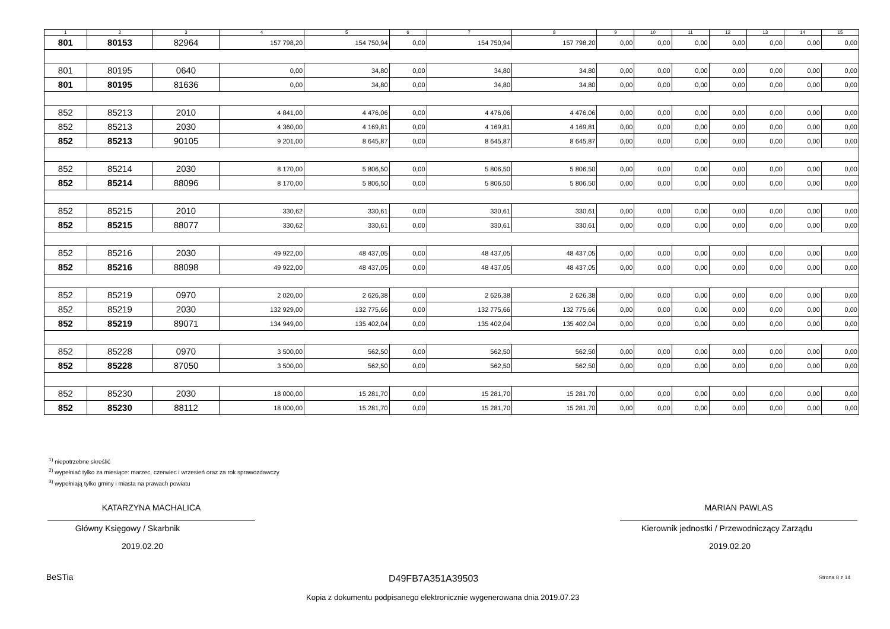| 1 | 2 | 3 | 4 | 5 | 6 | 7 | 8 | 9 | 10 | 11 | 12 | 13 | 14 | 15 |
| --- | --- | --- | --- | --- | --- | --- | --- | --- | --- | --- | --- | --- | --- | --- |
| 801 | 80153 | 82964 | 157 798,20 | 154 750,94 | 0,00 | 154 750,94 | 157 798,20 | 0,00 | 0,00 | 0,00 | 0,00 | 0,00 | 0,00 | 0,00 |
| 801 | 80195 | 0640 | 0,00 | 34,80 | 0,00 | 34,80 | 34,80 | 0,00 | 0,00 | 0,00 | 0,00 | 0,00 | 0,00 | 0,00 |
| 801 | 80195 | 81636 | 0,00 | 34,80 | 0,00 | 34,80 | 34,80 | 0,00 | 0,00 | 0,00 | 0,00 | 0,00 | 0,00 | 0,00 |
| 852 | 85213 | 2010 | 4 841,00 | 4 476,06 | 0,00 | 4 476,06 | 4 476,06 | 0,00 | 0,00 | 0,00 | 0,00 | 0,00 | 0,00 | 0,00 |
| 852 | 85213 | 2030 | 4 360,00 | 4 169,81 | 0,00 | 4 169,81 | 4 169,81 | 0,00 | 0,00 | 0,00 | 0,00 | 0,00 | 0,00 | 0,00 |
| 852 | 85213 | 90105 | 9 201,00 | 8 645,87 | 0,00 | 8 645,87 | 8 645,87 | 0,00 | 0,00 | 0,00 | 0,00 | 0,00 | 0,00 | 0,00 |
| 852 | 85214 | 2030 | 8 170,00 | 5 806,50 | 0,00 | 5 806,50 | 5 806,50 | 0,00 | 0,00 | 0,00 | 0,00 | 0,00 | 0,00 | 0,00 |
| 852 | 85214 | 88096 | 8 170,00 | 5 806,50 | 0,00 | 5 806,50 | 5 806,50 | 0,00 | 0,00 | 0,00 | 0,00 | 0,00 | 0,00 | 0,00 |
| 852 | 85215 | 2010 | 330,62 | 330,61 | 0,00 | 330,61 | 330,61 | 0,00 | 0,00 | 0,00 | 0,00 | 0,00 | 0,00 | 0,00 |
| 852 | 85215 | 88077 | 330,62 | 330,61 | 0,00 | 330,61 | 330,61 | 0,00 | 0,00 | 0,00 | 0,00 | 0,00 | 0,00 | 0,00 |
| 852 | 85216 | 2030 | 49 922,00 | 48 437,05 | 0,00 | 48 437,05 | 48 437,05 | 0,00 | 0,00 | 0,00 | 0,00 | 0,00 | 0,00 | 0,00 |
| 852 | 85216 | 88098 | 49 922,00 | 48 437,05 | 0,00 | 48 437,05 | 48 437,05 | 0,00 | 0,00 | 0,00 | 0,00 | 0,00 | 0,00 | 0,00 |
| 852 | 85219 | 0970 | 2 020,00 | 2 626,38 | 0,00 | 2 626,38 | 2 626,38 | 0,00 | 0,00 | 0,00 | 0,00 | 0,00 | 0,00 | 0,00 |
| 852 | 85219 | 2030 | 132 929,00 | 132 775,66 | 0,00 | 132 775,66 | 132 775,66 | 0,00 | 0,00 | 0,00 | 0,00 | 0,00 | 0,00 | 0,00 |
| 852 | 85219 | 89071 | 134 949,00 | 135 402,04 | 0,00 | 135 402,04 | 135 402,04 | 0,00 | 0,00 | 0,00 | 0,00 | 0,00 | 0,00 | 0,00 |
| 852 | 85228 | 0970 | 3 500,00 | 562,50 | 0,00 | 562,50 | 562,50 | 0,00 | 0,00 | 0,00 | 0,00 | 0,00 | 0,00 | 0,00 |
| 852 | 85228 | 87050 | 3 500,00 | 562,50 | 0,00 | 562,50 | 562,50 | 0,00 | 0,00 | 0,00 | 0,00 | 0,00 | 0,00 | 0,00 |
| 852 | 85230 | 2030 | 18 000,00 | 15 281,70 | 0,00 | 15 281,70 | 15 281,70 | 0,00 | 0,00 | 0,00 | 0,00 | 0,00 | 0,00 | 0,00 |
| 852 | 85230 | 88112 | 18 000,00 | 15 281,70 | 0,00 | 15 281,70 | 15 281,70 | 0,00 | 0,00 | 0,00 | 0,00 | 0,00 | 0,00 | 0,00 |
<sup>1)</sup> niepotrzebne skreślić
<sup>2)</sup> wypełniać tylko za miesiące: marzec, czerwiec i wrzesień oraz za rok sprawozdawczy
<sup>3)</sup> wypełniają tylko gminy i miasta na prawach powiatu
KATARZYNA MACHALICA
Główny Księgowy / Skarbnik
2019.02.20
MARIAN PAWLAS
Kierownik jednostki / Przewodniczący Zarządu
2019.02.20
BeSTia D49FB7A351A39503 Strona 8 z 14
Kopia z dokumentu podpisanego elektronicznie wygenerowana dnia 2019.07.23